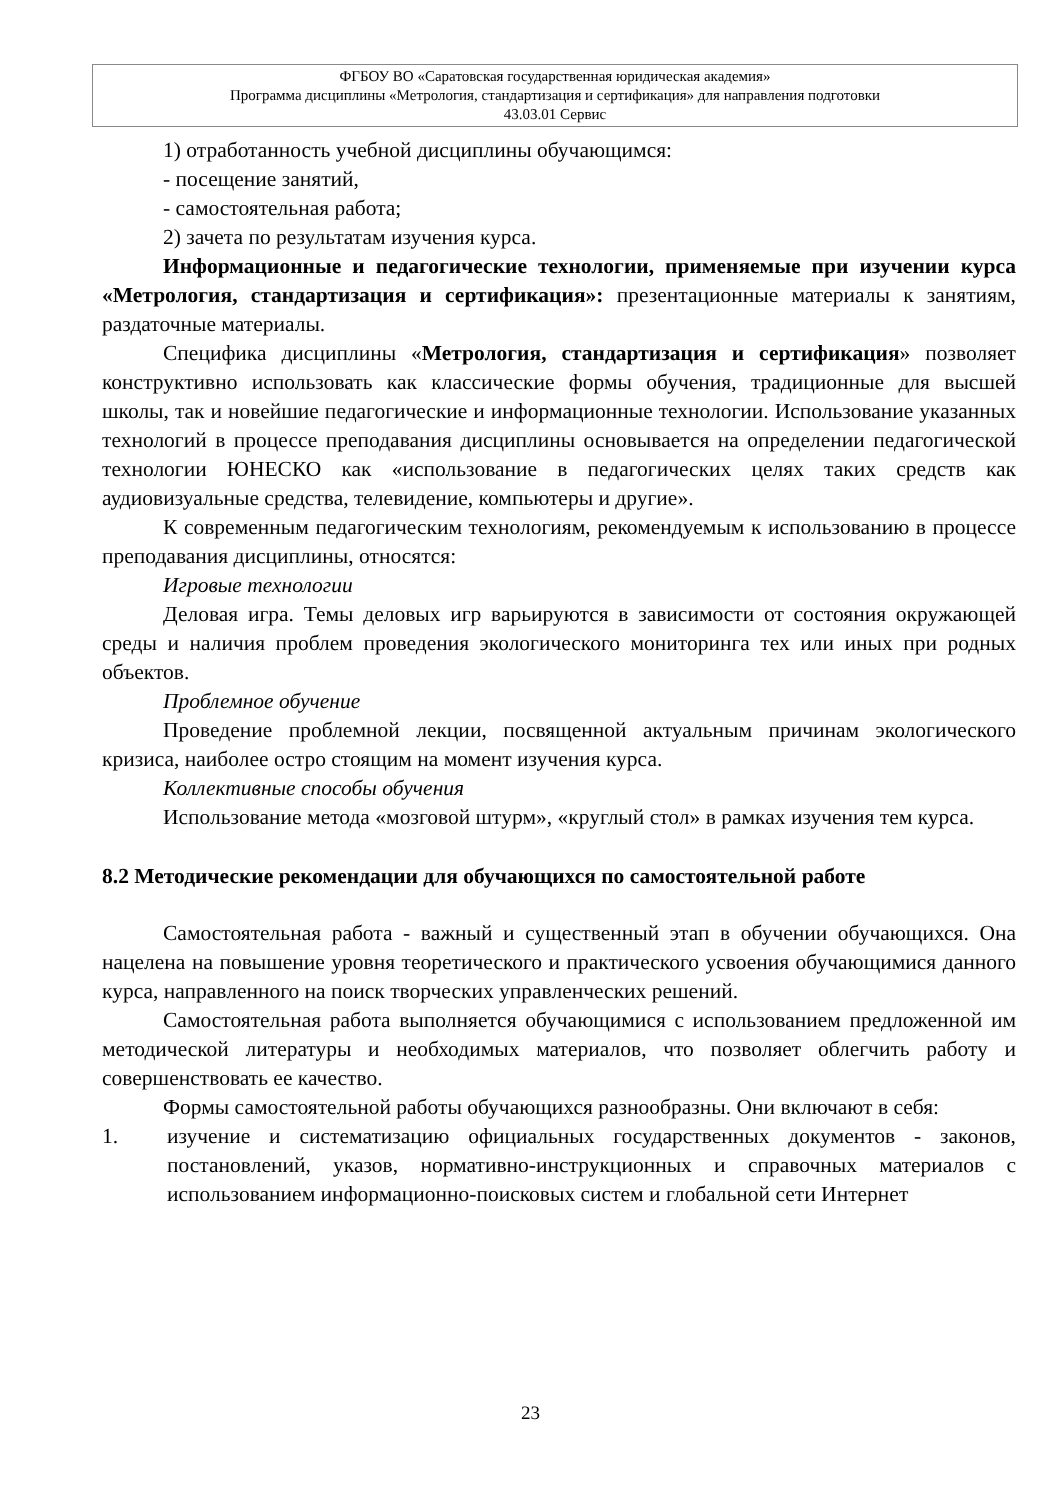ФГБОУ ВО «Саратовская государственная юридическая академия»
Программа дисциплины «Метрология, стандартизация и сертификация» для направления подготовки
43.03.01 Сервис
1) отработанность учебной дисциплины обучающимся:
- посещение занятий,
- самостоятельная работа;
2) зачета по результатам изучения курса.
Информационные и педагогические технологии, применяемые при изучении курса «Метрология, стандартизация и сертификация»: презентационные материалы к занятиям, раздаточные материалы.
Специфика дисциплины «Метрология, стандартизация и сертификация» позволяет конструктивно использовать как классические формы обучения, традиционные для высшей школы, так и новейшие педагогические и информационные технологии. Использование указанных технологий в процессе преподавания дисциплины основывается на определении педагогической технологии ЮНЕСКО как «использование в педагогических целях таких средств как аудиовизуальные средства, телевидение, компьютеры и другие».
К современным педагогическим технологиям, рекомендуемым к использованию в процессе преподавания дисциплины, относятся:
Игровые технологии
Деловая игра. Темы деловых игр варьируются в зависимости от состояния окружающей среды и наличия проблем проведения экологического мониторинга тех или иных при родных объектов.
Проблемное обучение
Проведение проблемной лекции, посвященной актуальным причинам экологического кризиса, наиболее остро стоящим на момент изучения курса.
Коллективные способы обучения
Использование метода «мозговой штурм», «круглый стол» в рамках изучения тем курса.
8.2 Методические рекомендации для обучающихся по самостоятельной работе
Самостоятельная работа - важный и существенный этап в обучении обучающихся. Она нацелена на повышение уровня теоретического и практического усвоения обучающимися данного курса, направленного на поиск творческих управленческих решений.
Самостоятельная работа выполняется обучающимися с использованием предложенной им методической литературы и необходимых материалов, что позволяет облегчить работу и совершенствовать ее качество.
Формы самостоятельной работы обучающихся разнообразны. Они включают в себя:
1. изучение и систематизацию официальных государственных документов - законов, постановлений, указов, нормативно-инструкционных и справочных материалов с использованием информационно-поисковых систем и глобальной сети Интернет
23